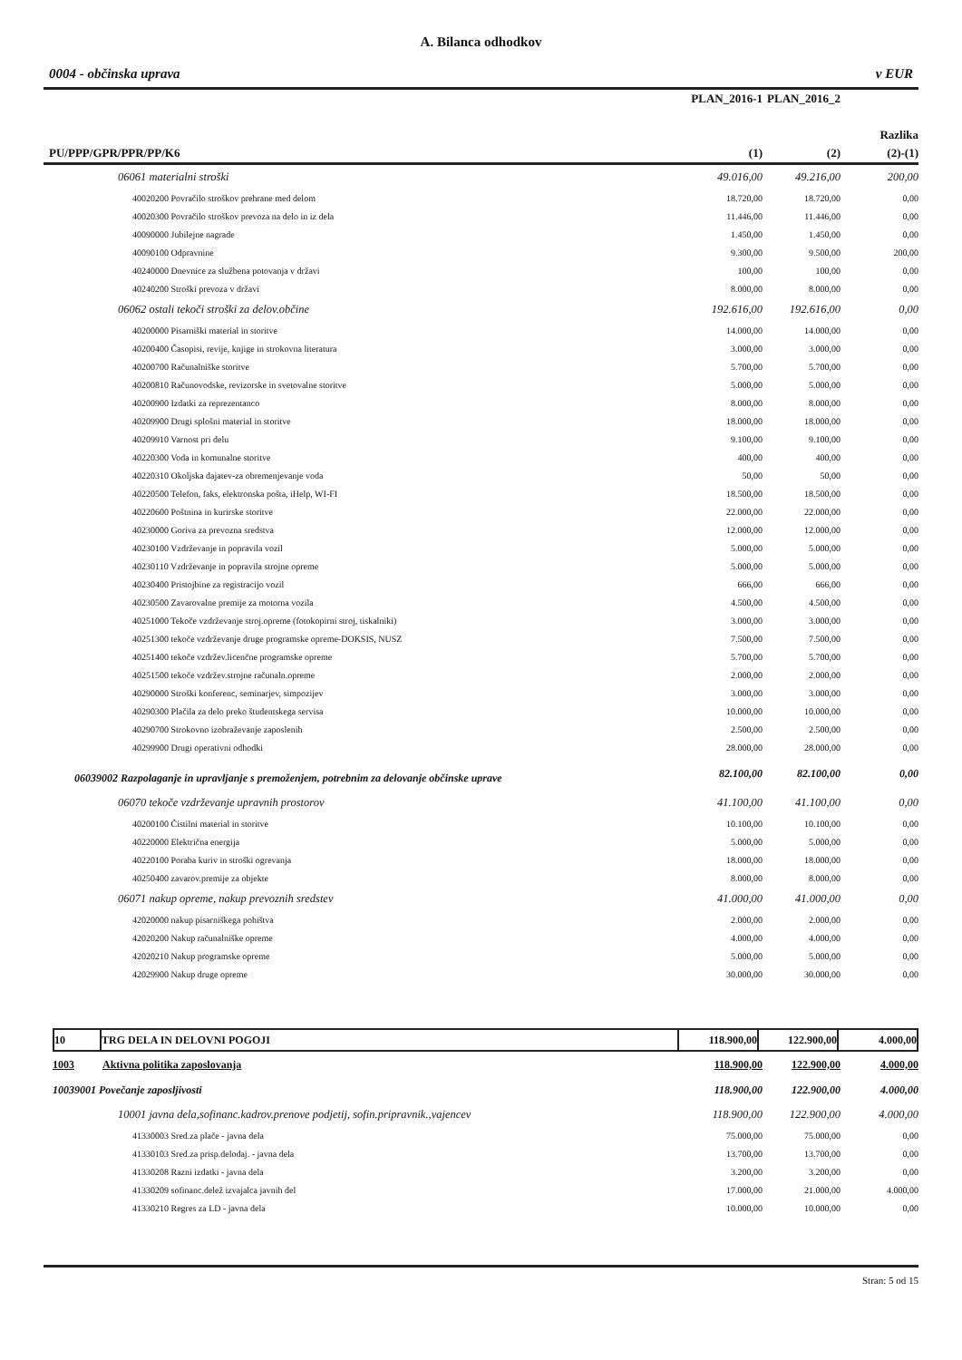A. Bilanca odhodkov
0004 - občinska uprava v EUR
| | PLAN_2016-1 | PLAN_2016_2 | |
| --- | --- | --- | --- |
| | | | Razlika |
| PU/PPP/GPR/PPR/PP/K6 | (1) | (2) | (2)-(1) |
| 06061 materialni stroški | 49.016,00 | 49.216,00 | 200,00 |
| 40020200 Povračilo stroškov prehrane med delom | 18.720,00 | 18.720,00 | 0,00 |
| 40020300 Povračilo stroškov prevoza na delo in iz dela | 11.446,00 | 11.446,00 | 0,00 |
| 40090000 Jubilejne nagrade | 1.450,00 | 1.450,00 | 0,00 |
| 40090100 Odpravnine | 9.300,00 | 9.500,00 | 200,00 |
| 40240000 Dnevnice za službena potovanja v državi | 100,00 | 100,00 | 0,00 |
| 40240200 Stroški prevoza v državi | 8.000,00 | 8.000,00 | 0,00 |
| 06062 ostali tekoči stroški za delov.občine | 192.616,00 | 192.616,00 | 0,00 |
| 40200000 Pisarniški material in storitve | 14.000,00 | 14.000,00 | 0,00 |
| 40200400 Časopisi, revije, knjige in strokovna literatura | 3.000,00 | 3.000,00 | 0,00 |
| 40200700 Računalniške storitve | 5.700,00 | 5.700,00 | 0,00 |
| 40200810 Računovodske, revizorske in svetovalne storitve | 5.000,00 | 5.000,00 | 0,00 |
| 40200900 Izdatki za reprezentanco | 8.000,00 | 8.000,00 | 0,00 |
| 40209900 Drugi splošni material in storitve | 18.000,00 | 18.000,00 | 0,00 |
| 40209910 Varnost pri delu | 9.100,00 | 9.100,00 | 0,00 |
| 40220300 Voda in komunalne storitve | 400,00 | 400,00 | 0,00 |
| 40220310 Okoljska dajatev-za obremenjevanje voda | 50,00 | 50,00 | 0,00 |
| 40220500 Telefon, faks, elektronska pošta, iHelp, WI-FI | 18.500,00 | 18.500,00 | 0,00 |
| 40220600 Poštnina in kurirske storitve | 22.000,00 | 22.000,00 | 0,00 |
| 40230000 Goriva za prevozna sredstva | 12.000,00 | 12.000,00 | 0,00 |
| 40230100 Vzdrževanje in popravila vozil | 5.000,00 | 5.000,00 | 0,00 |
| 40230110 Vzdrževanje in popravila strojne opreme | 5.000,00 | 5.000,00 | 0,00 |
| 40230400 Pristojbine za registracijo vozil | 666,00 | 666,00 | 0,00 |
| 40230500 Zavarovalne premije za motorna vozila | 4.500,00 | 4.500,00 | 0,00 |
| 40251000 Tekoče vzdrževanje stroj.opreme (fotokopirni stroj, tiskalniki) | 3.000,00 | 3.000,00 | 0,00 |
| 40251300 tekoče vzdrževanje druge programske opreme-DOKSIS, NUSZ | 7.500,00 | 7.500,00 | 0,00 |
| 40251400 tekoče vzdržev.licenčne programske opreme | 5.700,00 | 5.700,00 | 0,00 |
| 40251500 tekoče vzdržev.strojne računaln.opreme | 2.000,00 | 2.000,00 | 0,00 |
| 40290000 Stroški konferenc, seminarjev, simpozijev | 3.000,00 | 3.000,00 | 0,00 |
| 40290300 Plačila za delo preko študentskega servisa | 10.000,00 | 10.000,00 | 0,00 |
| 40290700 Strokovno izobraževanje zaposlenih | 2.500,00 | 2.500,00 | 0,00 |
| 40299900 Drugi operativni odhodki | 28.000,00 | 28.000,00 | 0,00 |
| 06039002 Razpolaganje in upravljanje s premoženjem, potrebnim za delovanje občinske uprave | 82.100,00 | 82.100,00 | 0,00 |
| 06070 tekoče vzdrževanje upravnih prostorov | 41.100,00 | 41.100,00 | 0,00 |
| 40200100 Čistilni material in storitve | 10.100,00 | 10.100,00 | 0,00 |
| 40220000 Električna energija | 5.000,00 | 5.000,00 | 0,00 |
| 40220100 Poraba kuriv in stroški ogrevanja | 18.000,00 | 18.000,00 | 0,00 |
| 40250400 zavarov.premije za objekte | 8.000,00 | 8.000,00 | 0,00 |
| 06071 nakup opreme, nakup prevoznih sredstev | 41.000,00 | 41.000,00 | 0,00 |
| 42020000 nakup pisarniškega pohištva | 2.000,00 | 2.000,00 | 0,00 |
| 42020200 Nakup računalniške opreme | 4.000,00 | 4.000,00 | 0,00 |
| 42020210 Nakup programske opreme | 5.000,00 | 5.000,00 | 0,00 |
| 42029900 Nakup druge opreme | 30.000,00 | 30.000,00 | 0,00 |
| 10 | TRG DELA IN DELOVNI POGOJI | 118.900,00 | 122.900,00 | 4.000,00 |
| 1003 | Aktivna politika zaposlovanja | 118.900,00 | 122.900,00 | 4.000,00 |
| 10039001 Povečanje zaposljivosti | | 118.900,00 | 122.900,00 | 4.000,00 |
| 10001 javna dela,sofinanc.kadrov.prenove podjetij, sofin.pripravnik.,vajencev | | 118.900,00 | 122.900,00 | 4.000,00 |
| 41330003 Sred.za plače - javna dela | | 75.000,00 | 75.000,00 | 0,00 |
| 41330103 Sred.za prisp.delodaj. - javna dela | | 13.700,00 | 13.700,00 | 0,00 |
| 41330208 Razni izdatki - javna dela | | 3.200,00 | 3.200,00 | 0,00 |
| 41330209 sofinanc.delež izvajalca javnih del | | 17.000,00 | 21.000,00 | 4.000,00 |
| 41330210 Regres za LD - javna dela | | 10.000,00 | 10.000,00 | 0,00 |
Stran: 5 od 15